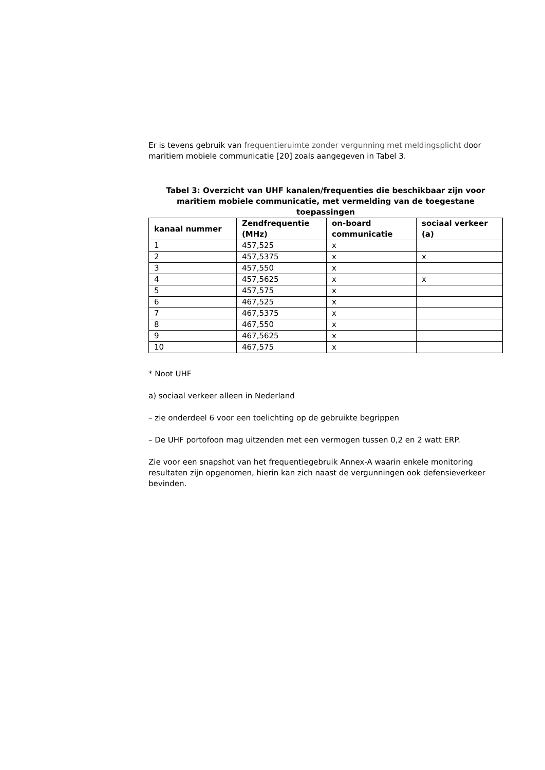Er is tevens gebruik van frequentieruimte zonder vergunning met meldingsplicht door maritiem mobiele communicatie [20] zoals aangegeven in Tabel 3.
Tabel 3: Overzicht van UHF kanalen/frequenties die beschikbaar zijn voor maritiem mobiele communicatie, met vermelding van de toegestane toepassingen
| kanaal nummer | Zendfrequentie (MHz) | on-board communicatie | sociaal verkeer (a) |
| --- | --- | --- | --- |
| 1 | 457,525 | x | |
| 2 | 457,5375 | x | x |
| 3 | 457,550 | x | |
| 4 | 457,5625 | x | x |
| 5 | 457,575 | x | |
| 6 | 467,525 | x | |
| 7 | 467,5375 | x | |
| 8 | 467,550 | x | |
| 9 | 467,5625 | x | |
| 10 | 467,575 | x | |
* Noot UHF
a) sociaal verkeer alleen in Nederland
– zie onderdeel 6 voor een toelichting op de gebruikte begrippen
– De UHF portofoon mag uitzenden met een vermogen tussen 0,2 en 2 watt ERP.
Zie voor een snapshot van het frequentiegebruik Annex-A waarin enkele monitoring resultaten zijn opgenomen, hierin kan zich naast de vergunningen ook defensieverkeer bevinden.